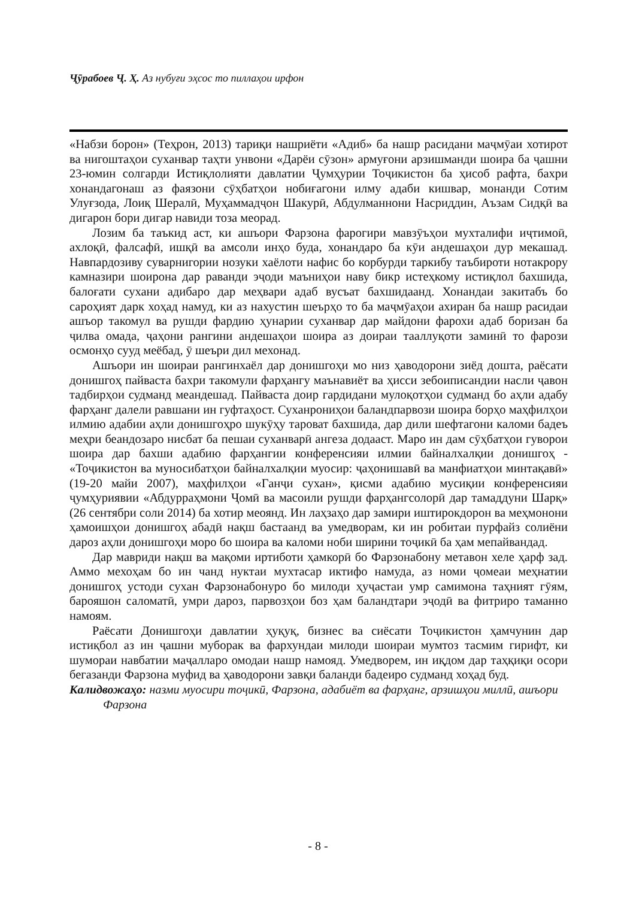Ҷӯрабоев Ҷ. Ҳ. Аз нубуғи эҳсос то пиллаҳои ирфон
«Набзи борон» (Теҳрон, 2013) тариқи нашриёти «Адиб» ба нашр расидани маҷмӯаи хотирот ва нигоштаҳои суханвар таҳти унвони «Дарёи сӯзон» армуғони арзишманди шоира ба ҷашни 23-юмин солгарди Истиқлолияти давлатии Ҷумҳурии Тоҷикистон ба ҳисоб рафта, бахри хонандагонаш аз фаязони сӯҳбатҳои нобиғагони илму адаби кишвар, монанди Сотим Улуғзода, Лоиқ Шералӣ, Муҳаммадҷон Шакурӣ, Абдулманнони Насриддин, Аъзам Сидқӣ ва дигарон бори дигар навиди тоза меорад.
Лозим ба таъкид аст, ки ашъори Фарзона фарогири мавзӯъҳои мухталифи иҷтимоӣ, ахлоқӣ, фалсафӣ, ишқӣ ва амсоли инҳо буда, хонандаро ба кӯи андешаҳои дур мекашад. Навпардозиву суварнигории нозуки хаёлоти нафис бо корбурди таркибу таъбироти нотакрору камназири шоирона дар раванди эҷоди маъниҳои наву бикр истеҳкому истиқлол бахшида, балоғати сухани адибаро дар меҳвари адаб вусъат бахшидаанд. Хонандаи закитабъ бо сароҳият дарк хоҳад намуд, ки аз нахустин шеърҳо то ба маҷмӯаҳои ахиран ба нашр расидаи ашъор такомул ва рушди фардию ҳунарии суханвар дар майдони фарохи адаб боризан ба ҷилва омада, ҷаҳони рангини андешаҳои шоира аз доираи тааллуқоти заминӣ то фарози осмонҳо сууд меёбад, ӯ шеъри дил мехонад.
Ашъори ин шоираи рангинхаёл дар донишгоҳи мо низ ҳаводорони зиёд дошта, раёсати донишгоҳ пайваста бахри такомули фарҳангу маънавиёт ва ҳисси зебоиписандии насли ҷавон тадбирҳои судманд меандешад. Пайваста доир гардидани мулоқотҳои судманд бо аҳли адабу фарҳанг далели равшани ин гуфтаҳост. Суханрониҳои баландпарвози шоира борҳо маҳфилҳои илмию адабии аҳли донишгоҳро шукӯҳу тароват бахшида, дар дили шефтагони каломи бадеъ меҳри беандозаро нисбат ба пешаи суханварӣ ангеза додааст. Маро ин дам сӯҳбатҳои гуворои шоира дар бахши адабию фарҳангии конференсияи илмии байналхалқии донишгоҳ - «Тоҷикистон ва муносибатҳои байналхалқии муосир: ҷаҳонишавӣ ва манфиатҳои минтақавӣ» (19-20 майи 2007), маҳфилҳои «Ганҷи сухан», қисми адабию мусиқии конференсияи ҷумҳуриявии «Абдурраҳмони Ҷомӣ ва масоили рушди фарҳангсолорӣ дар тамаддуни Шарқ» (26 сентябри соли 2014) ба хотир меоянд. Ин лаҳзаҳо дар замири иштирокдорон ва меҳмонони ҳамоишҳои донишгоҳ абадӣ нақш бастаанд ва умедворам, ки ин робитаи пурфайз солиёни дароз аҳли донишгоҳи моро бо шоира ва каломи ноби ширини тоҷикӣ ба ҳам мепайвандад.
Дар мавриди нақш ва мақоми иртиботи ҳамкорӣ бо Фарзонабону метавон хеле ҳарф зад. Аммо мехоҳам бо ин чанд нуктаи мухтасар иктифо намуда, аз номи ҷомеаи меҳнатии донишгоҳ устоди сухан Фарзонабонуро бо милоди ҳуҷастаи умр самимона таҳният гӯям, барояшон саломатӣ, умри дароз, парвозҳои боз ҳам баландтари эҷодӣ ва фитриро таманно намоям.
Раёсати Донишгоҳи давлатии ҳуқуқ, бизнес ва сиёсати Тоҷикистон ҳамчунин дар истиқбол аз ин ҷашни муборак ва фархундаи милоди шоираи мумтоз тасмим гирифт, ки шумораи навбатии маҷалларо омодаи нашр намояд. Умедворем, ин иқдом дар таҳқиқи осори бегазанди Фарзона муфид ва ҳаводорони завқи баланди бадеиро судманд хоҳад буд.
Калидвожаҳо: назми муосири тоҷикӣ, Фарзона, адабиёт ва фарҳанг, арзишҳои миллӣ, ашъори Фарзона
- 8 -